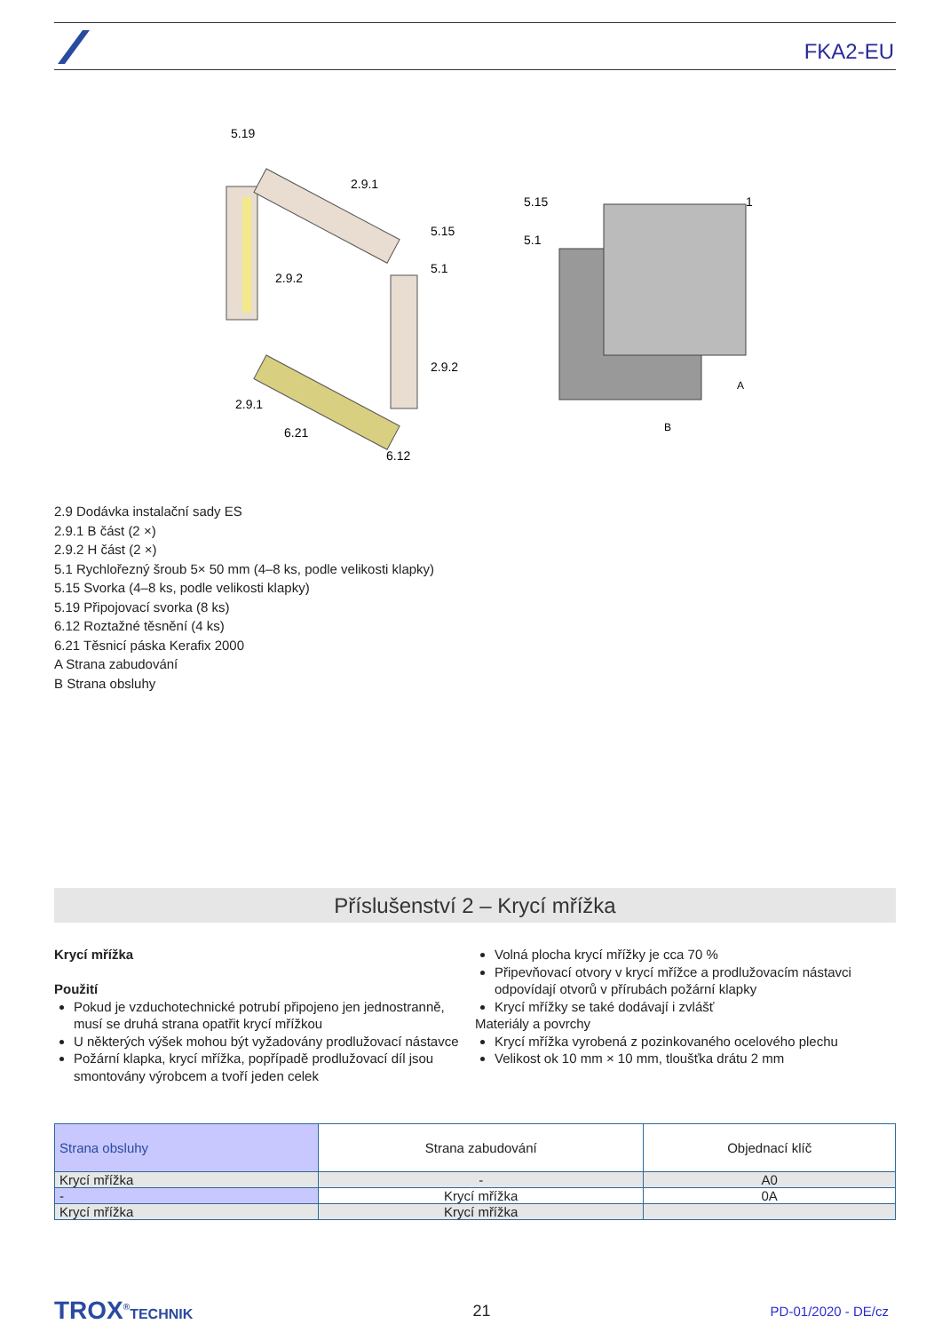FKA2-EU
5.19
2.9.1
2.9.2
5.15
5.1
2.9.2
2.9.1
6.21
6.12
5.15
5.1
1
A
B
2.9 Dodávka instalační sady ES
2.9.1 B část (2 ×)
2.9.2 H část (2 ×)
5.1 Rychlořezný šroub 5× 50 mm (4–8 ks, podle velikosti klapky)
5.15 Svorka (4–8 ks, podle velikosti klapky)
5.19 Připojovací svorka (8 ks)
6.12 Roztažné těsnění (4 ks)
6.21 Těsnicí páska Kerafix 2000
A Strana zabudování
B Strana obsluhy
Příslušenství 2 – Krycí mřížka
Krycí mřížka
Použití
Pokud je vzduchotechnické potrubí připojeno jen jednostranně, musí se druhá strana opatřit krycí mřížkou
U některých výšek mohou být vyžadovány prodlužovací nástavce
Požární klapka, krycí mřížka, popřípadě prodlužovací díl jsou smontovány výrobcem a tvoří jeden celek
Volná plocha krycí mřížky je cca 70 %
Připevňovací otvory v krycí mřížce a prodlužovacím nástavci odpovídají otvorů v přírubách požární klapky
Krycí mřížky se také dodávají i zvlášť
Materiály a povrchy
Krycí mřížka vyrobená z pozinkovaného ocelového plechu
Velikost ok 10 mm × 10 mm, tloušťka drátu 2 mm
| Strana obsluhy | Strana zabudování | Objednací klíč |
| --- | --- | --- |
| Krycí mřížka | - | A0 |
| - | Krycí mřížka | 0A |
| Krycí mřížka | Krycí mřížka | |
TROX<sup>®</sup>TECHNIK 21
PD-01/2020 - DE/cz